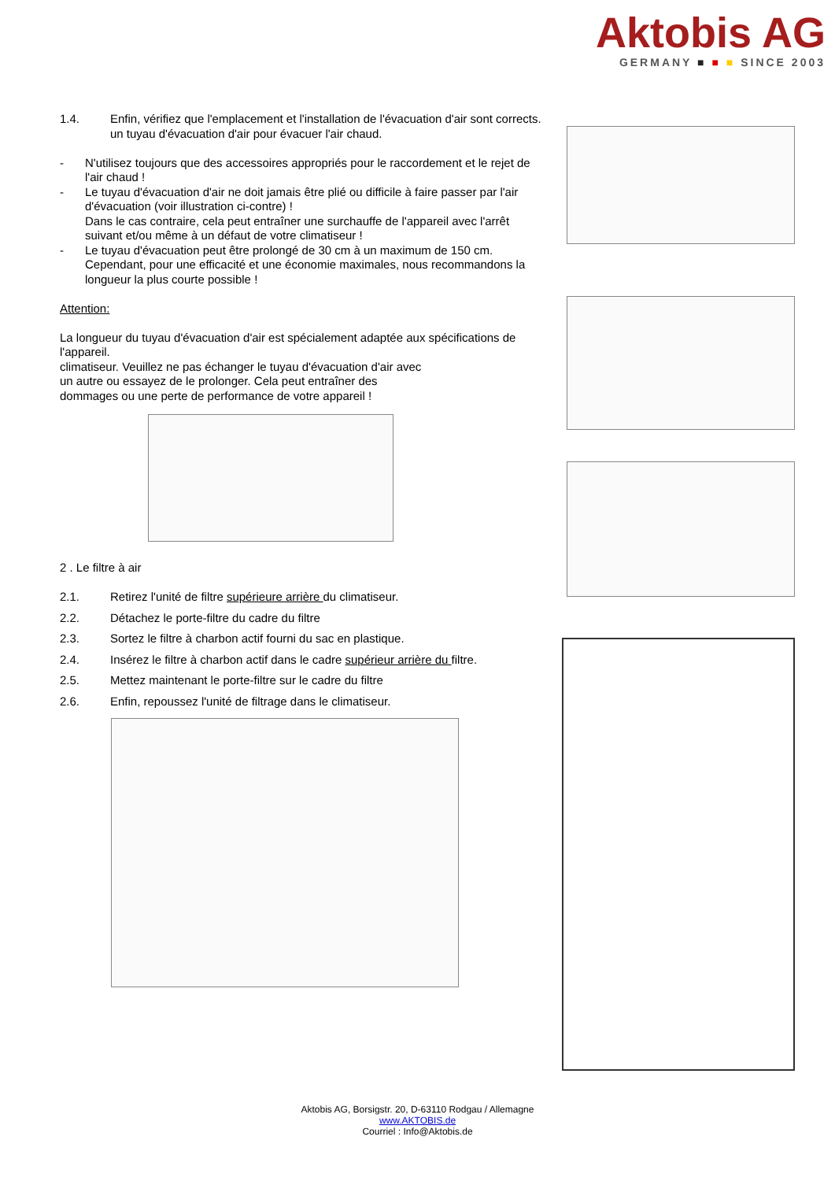Aktobis AG
GERMANY ■ ■ ■ SINCE 2003
1.4. Enfin, vérifiez que l'emplacement et l'installation de l'évacuation d'air sont corrects.
un tuyau d'évacuation d'air pour évacuer l'air chaud.
- N'utilisez toujours que des accessoires appropriés pour le raccordement et le rejet de l'air chaud !
- Le tuyau d'évacuation d'air ne doit jamais être plié ou difficile à faire passer par l'air d'évacuation (voir illustration ci-contre) !
Dans le cas contraire, cela peut entraîner une surchauffe de l'appareil avec l'arrêt suivant et/ou même à un défaut de votre climatiseur !
- Le tuyau d'évacuation peut être prolongé de 30 cm à un maximum de 150 cm. Cependant, pour une efficacité et une économie maximales, nous recommandons la longueur la plus courte possible !
Attention:
La longueur du tuyau d'évacuation d'air est spécialement adaptée aux spécifications de l'appareil.
climatiseur. Veuillez ne pas échanger le tuyau d'évacuation d'air avec
un autre ou essayez de le prolonger. Cela peut entraîner des
dommages ou une perte de performance de votre appareil !
2 . Le filtre à air
2.1. Retirez l'unité de filtre supérieure arrière du climatiseur.
2.2. Détachez le porte-filtre du cadre du filtre
2.3. Sortez le filtre à charbon actif fourni du sac en plastique.
2.4. Insérez le filtre à charbon actif dans le cadre supérieur arrière du filtre.
2.5. Mettez maintenant le porte-filtre sur le cadre du filtre
2.6. Enfin, repoussez l'unité de filtrage dans le climatiseur.
Aktobis AG, Borsigstr. 20, D-63110 Rodgau / Allemagne
www.AKTOBIS.de
Courriel : Info@Aktobis.de